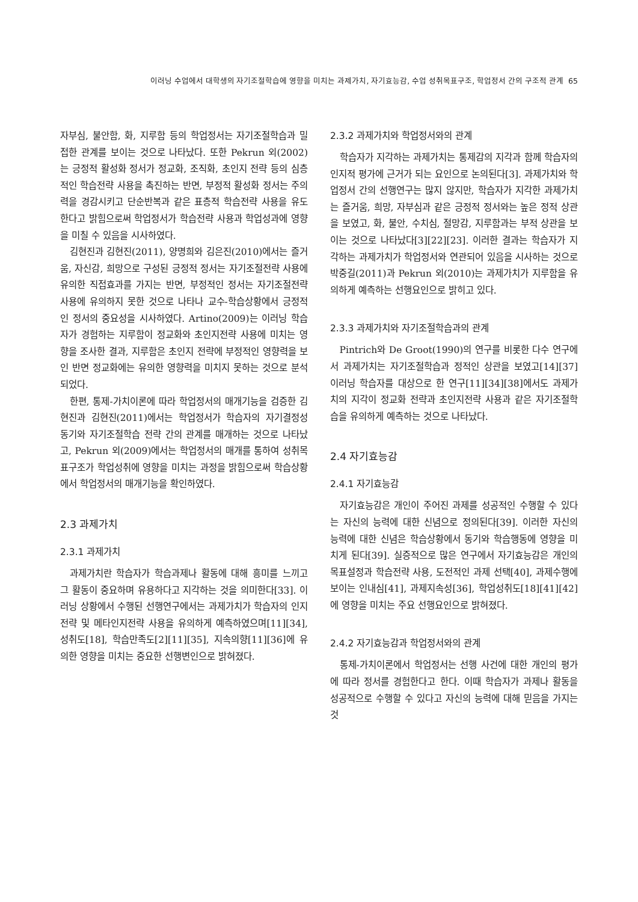이러닝 수업에서 대학생의 자기조절학습에 영향을 미치는 과제가치, 자기효능감, 수업 성취목표구조, 학업정서 간의 구조적 관계 65
자부심, 불안함, 화, 지루함 등의 학업정서는 자기조절학습과 밀접한 관계를 보이는 것으로 나타났다. 또한 Pekrun 외(2002)는 긍정적 활성화 정서가 정교화, 조직화, 초인지 전략 등의 심층적인 학습전략 사용을 촉진하는 반면, 부정적 활성화 정서는 주의력을 경감시키고 단순반복과 같은 표층적 학습전략 사용을 유도한다고 밝힘으로써 학업정서가 학습전략 사용과 학업성과에 영향을 미칠 수 있음을 시사하였다.
김현진과 김현진(2011), 양명희와 김은진(2010)에서는 즐거움, 자신감, 희망으로 구성된 긍정적 정서는 자기조절전략 사용에 유의한 직접효과를 가지는 반면, 부정적인 정서는 자기조절전략 사용에 유의하지 못한 것으로 나타나 교수-학습상황에서 긍정적인 정서의 중요성을 시사하였다. Artino(2009)는 이러닝 학습자가 경험하는 지루함이 정교화와 초인지전략 사용에 미치는 영향을 조사한 결과, 지루함은 초인지 전략에 부정적인 영향력을 보인 반면 정교화에는 유의한 영향력을 미치지 못하는 것으로 분석되었다.
한편, 통제-가치이론에 따라 학업정서의 매개기능을 검증한 김현진과 김현진(2011)에서는 학업정서가 학습자의 자기결정성 동기와 자기조절학습 전략 간의 관계를 매개하는 것으로 나타났고, Pekrun 외(2009)에서는 학업정서의 매개를 통하여 성취목표구조가 학업성취에 영향을 미치는 과정을 밝힘으로써 학습상황에서 학업정서의 매개기능을 확인하였다.
2.3 과제가치
2.3.1 과제가치
과제가치란 학습자가 학습과제나 활동에 대해 흥미를 느끼고 그 활동이 중요하며 유용하다고 지각하는 것을 의미한다[33]. 이러닝 상황에서 수행된 선행연구에서는 과제가치가 학습자의 인지전략 및 메타인지전략 사용을 유의하게 예측하였으며[11][34], 성취도[18], 학습만족도[2][11][35], 지속의향[11][36]에 유의한 영향을 미치는 중요한 선행변인으로 밝혀졌다.
2.3.2 과제가치와 학업정서와의 관계
학습자가 지각하는 과제가치는 통제감의 지각과 함께 학습자의 인지적 평가에 근거가 되는 요인으로 논의된다[3]. 과제가치와 학업정서 간의 선행연구는 많지 않지만, 학습자가 지각한 과제가치는 즐거움, 희망, 자부심과 같은 긍정적 정서와는 높은 정적 상관을 보였고, 화, 불안, 수치심, 절망감, 지루함과는 부적 상관을 보이는 것으로 나타났다[3][22][23]. 이러한 결과는 학습자가 지각하는 과제가치가 학업정서와 연관되어 있음을 시사하는 것으로 박중길(2011)과 Pekrun 외(2010)는 과제가치가 지루함을 유의하게 예측하는 선행요인으로 밝히고 있다.
2.3.3 과제가치와 자기조절학습과의 관계
Pintrich와 De Groot(1990)의 연구를 비롯한 다수 연구에서 과제가치는 자기조절학습과 정적인 상관을 보였고[14][37] 이러닝 학습자를 대상으로 한 연구[11][34][38]에서도 과제가치의 지각이 정교화 전략과 초인지전략 사용과 같은 자기조절학습을 유의하게 예측하는 것으로 나타났다.
2.4 자기효능감
2.4.1 자기효능감
자기효능감은 개인이 주어진 과제를 성공적인 수행할 수 있다는 자신의 능력에 대한 신념으로 정의된다[39]. 이러한 자신의 능력에 대한 신념은 학습상황에서 동기와 학습행동에 영향을 미치게 된다[39]. 실증적으로 많은 연구에서 자기효능감은 개인의 목표설정과 학습전략 사용, 도전적인 과제 선택[40], 과제수행에 보이는 인내심[41], 과제지속성[36], 학업성취도[18][41][42]에 영향을 미치는 주요 선행요인으로 밝혀졌다.
2.4.2 자기효능감과 학업정서와의 관계
통제-가치이론에서 학업정서는 선행 사건에 대한 개인의 평가에 따라 정서를 경험한다고 한다. 이때 학습자가 과제나 활동을 성공적으로 수행할 수 있다고 자신의 능력에 대해 믿음을 가지는 것